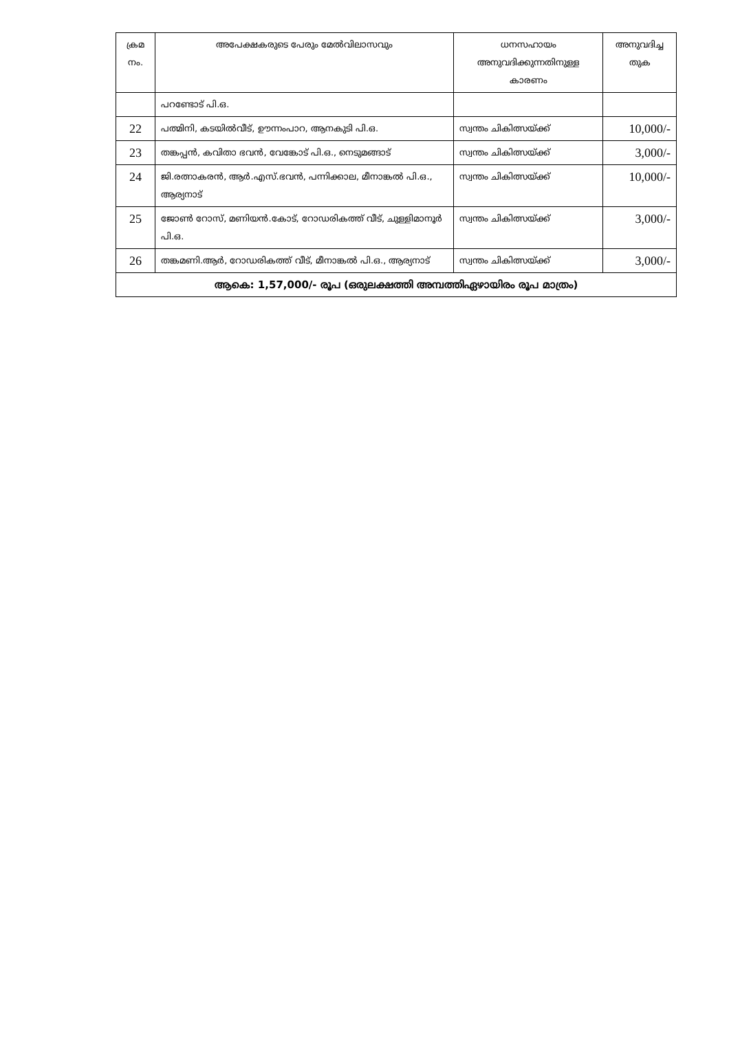| ക്രമ നം. | അപേക്ഷകരുടെ പേരും മേൽവിലാസവും | ധനസഹായം അനുവദിക്കുന്നതിനുള്ള കാരണം | അനുവദിച്ച തുക |
| --- | --- | --- | --- |
| | പറണ്ടോട് പി.ഒ. | | |
| 22 | പത്മിനി, കടയിൽവീട്, ഊന്നംപാറ, ആനകുടി പി.ഒ. | സ്വന്തം ചികിത്സയ്ക്ക് | 10,000/- |
| 23 | തങ്കപ്പൻ, കവിതാ ഭവൻ, വേങ്കോട് പി.ഒ., നെടുമങ്ങാട് | സ്വന്തം ചികിത്സയ്ക്ക് | 3,000/- |
| 24 | ജി.രത്നാകരൻ, ആർ.എസ്.ഭവൻ, പന്നിക്കാല, മീനാങ്കൽ പി.ഒ., ആര്യനാട് | സ്വന്തം ചികിത്സയ്ക്ക് | 10,000/- |
| 25 | ജോൺ റോസ്, മണിയൻ.കോട്, റോഡരികത്ത് വീട്, ചുള്ളിമാനൂർ പി.ഒ. | സ്വന്തം ചികിത്സയ്ക്ക് | 3,000/- |
| 26 | തങ്കമണി.ആർ, റോഡരികത്ത് വീട്, മീനാങ്കൽ പി.ഒ., ആര്യനാട് | സ്വന്തം ചികിത്സയ്ക്ക് | 3,000/- |
| ആകെ: 1,57,000/- രൂപ (ഒരുലക്ഷത്തി അമ്പത്തിഏഴായിരം രൂപ മാത്രം) | | | |